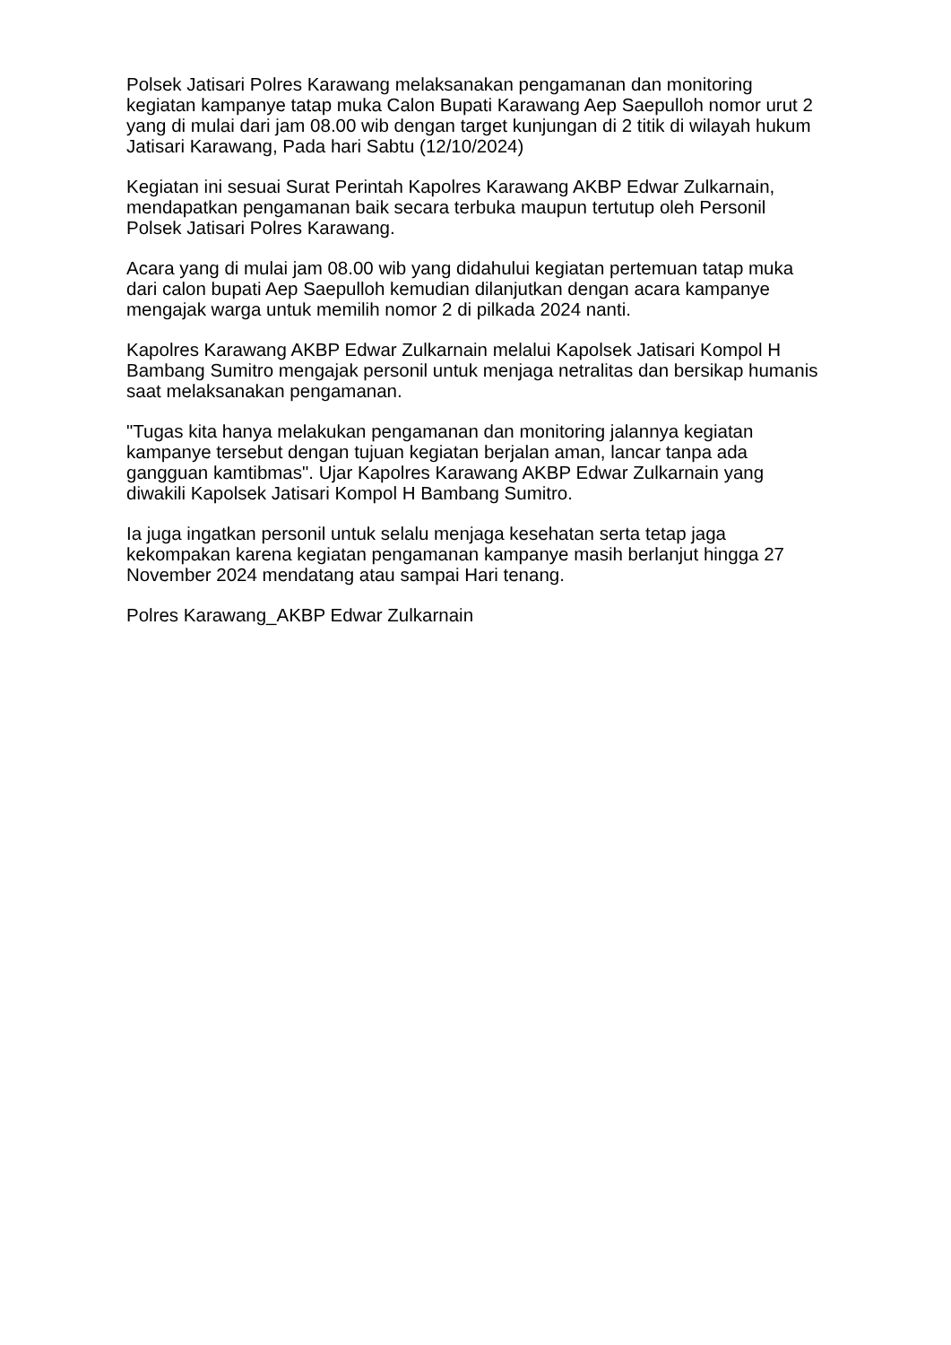Polsek Jatisari Polres Karawang melaksanakan pengamanan dan monitoring kegiatan kampanye tatap muka Calon Bupati Karawang Aep Saepulloh nomor urut 2 yang di mulai dari jam 08.00 wib dengan target kunjungan di 2 titik di wilayah hukum Jatisari Karawang, Pada hari Sabtu (12/10/2024)
Kegiatan ini sesuai Surat Perintah Kapolres Karawang AKBP Edwar Zulkarnain, mendapatkan pengamanan baik secara terbuka maupun tertutup oleh Personil Polsek Jatisari Polres Karawang.
Acara yang di mulai jam 08.00 wib yang didahului kegiatan pertemuan tatap muka dari calon bupati Aep Saepulloh kemudian dilanjutkan dengan acara kampanye mengajak warga untuk memilih nomor 2 di pilkada 2024 nanti.
Kapolres Karawang AKBP Edwar Zulkarnain melalui Kapolsek Jatisari Kompol H Bambang Sumitro mengajak personil untuk menjaga netralitas dan bersikap humanis saat melaksanakan pengamanan.
"Tugas kita hanya melakukan pengamanan dan monitoring jalannya kegiatan kampanye tersebut dengan tujuan kegiatan berjalan aman, lancar tanpa ada gangguan kamtibmas". Ujar Kapolres Karawang AKBP Edwar Zulkarnain yang diwakili Kapolsek Jatisari Kompol H Bambang Sumitro.
Ia juga ingatkan personil untuk selalu menjaga kesehatan serta tetap jaga kekompakan karena kegiatan pengamanan kampanye masih berlanjut hingga 27 November 2024 mendatang atau sampai Hari tenang.
Polres Karawang_AKBP Edwar Zulkarnain